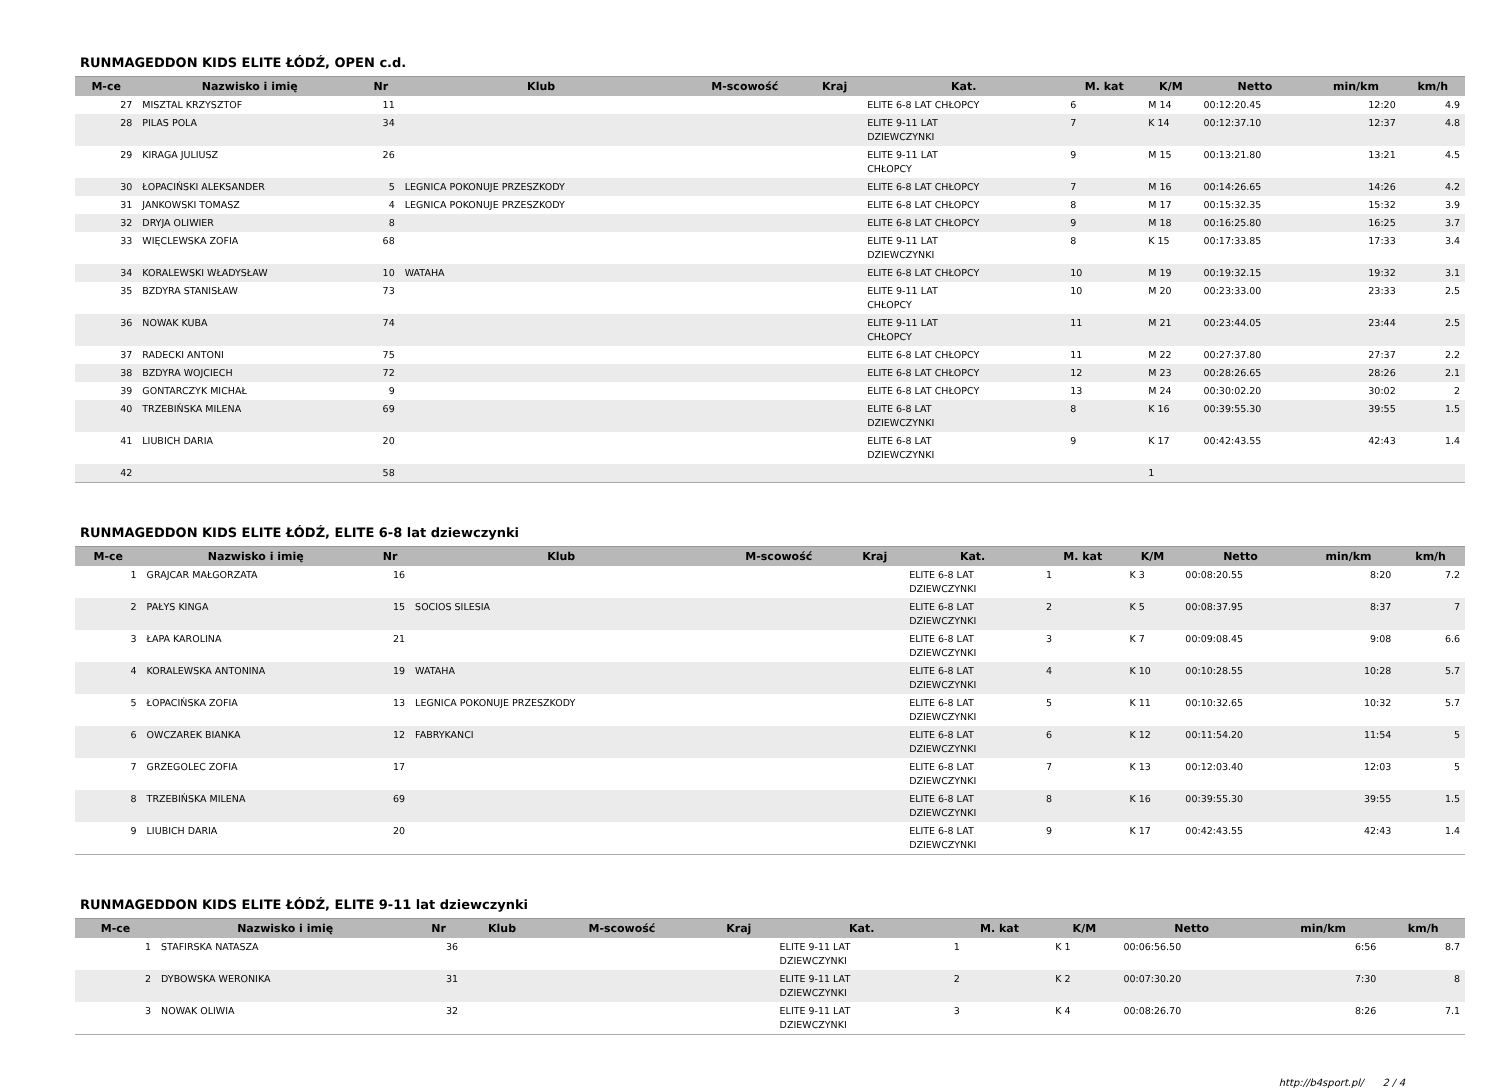RUNMAGEDDON KIDS ELITE ŁÓDŹ, OPEN c.d.
| M-ce | Nazwisko i imię | Nr | Klub | M-scowość | Kraj | Kat. | M. kat | K/M | Netto | min/km | km/h |
| --- | --- | --- | --- | --- | --- | --- | --- | --- | --- | --- | --- |
| 27 | MISZTAL KRZYSZTOF | 11 | | | | ELITE 6-8 LAT CHŁOPCY | 6 | M 14 | 00:12:20.45 | 12:20 | 4.9 |
| 28 | PILAS POLA | 34 | | | | ELITE 9-11 LAT DZIEWCZYNKI | 7 | K 14 | 00:12:37.10 | 12:37 | 4.8 |
| 29 | KIRAGA JULIUSZ | 26 | | | | ELITE 9-11 LAT CHŁOPCY | 9 | M 15 | 00:13:21.80 | 13:21 | 4.5 |
| 30 | ŁOPACIŃSKI ALEKSANDER | 5 | LEGNICA POKONUJE PRZESZKODY | | | ELITE 6-8 LAT CHŁOPCY | 7 | M 16 | 00:14:26.65 | 14:26 | 4.2 |
| 31 | JANKOWSKI TOMASZ | 4 | LEGNICA POKONUJE PRZESZKODY | | | ELITE 6-8 LAT CHŁOPCY | 8 | M 17 | 00:15:32.35 | 15:32 | 3.9 |
| 32 | DRYJA OLIWIER | 8 | | | | ELITE 6-8 LAT CHŁOPCY | 9 | M 18 | 00:16:25.80 | 16:25 | 3.7 |
| 33 | WIĘCLEWSKA ZOFIA | 68 | | | | ELITE 9-11 LAT DZIEWCZYNKI | 8 | K 15 | 00:17:33.85 | 17:33 | 3.4 |
| 34 | KORALEWSKI WŁADYSŁAW | 10 | WATAHA | | | ELITE 6-8 LAT CHŁOPCY | 10 | M 19 | 00:19:32.15 | 19:32 | 3.1 |
| 35 | BZDYRA STANISŁAW | 73 | | | | ELITE 9-11 LAT CHŁOPCY | 10 | M 20 | 00:23:33.00 | 23:33 | 2.5 |
| 36 | NOWAK KUBA | 74 | | | | ELITE 9-11 LAT CHŁOPCY | 11 | M 21 | 00:23:44.05 | 23:44 | 2.5 |
| 37 | RADECKI ANTONI | 75 | | | | ELITE 6-8 LAT CHŁOPCY | 11 | M 22 | 00:27:37.80 | 27:37 | 2.2 |
| 38 | BZDYRA WOJCIECH | 72 | | | | ELITE 6-8 LAT CHŁOPCY | 12 | M 23 | 00:28:26.65 | 28:26 | 2.1 |
| 39 | GONTARCZYK MICHAŁ | 9 | | | | ELITE 6-8 LAT CHŁOPCY | 13 | M 24 | 00:30:02.20 | 30:02 | 2 |
| 40 | TRZEBIŃSKA MILENA | 69 | | | | ELITE 6-8 LAT DZIEWCZYNKI | 8 | K 16 | 00:39:55.30 | 39:55 | 1.5 |
| 41 | LIUBICH DARIA | 20 | | | | ELITE 6-8 LAT DZIEWCZYNKI | 9 | K 17 | 00:42:43.55 | 42:43 | 1.4 |
| 42 | | 58 | | | | | | 1 | | | |
RUNMAGEDDON KIDS ELITE ŁÓDŹ, ELITE 6-8 lat dziewczynki
| M-ce | Nazwisko i imię | Nr | Klub | M-scowość | Kraj | Kat. | M. kat | K/M | Netto | min/km | km/h |
| --- | --- | --- | --- | --- | --- | --- | --- | --- | --- | --- | --- |
| 1 | GRAJCAR MAŁGORZATA | 16 | | | | ELITE 6-8 LAT DZIEWCZYNKI | 1 | K 3 | 00:08:20.55 | 8:20 | 7.2 |
| 2 | PAŁYS KINGA | 15 | SOCIOS SILESIA | | | ELITE 6-8 LAT DZIEWCZYNKI | 2 | K 5 | 00:08:37.95 | 8:37 | 7 |
| 3 | ŁAPA KAROLINA | 21 | | | | ELITE 6-8 LAT DZIEWCZYNKI | 3 | K 7 | 00:09:08.45 | 9:08 | 6.6 |
| 4 | KORALEWSKA ANTONINA | 19 | WATAHA | | | ELITE 6-8 LAT DZIEWCZYNKI | 4 | K 10 | 00:10:28.55 | 10:28 | 5.7 |
| 5 | ŁOPACIŃSKA ZOFIA | 13 | LEGNICA POKONUJE PRZESZKODY | | | ELITE 6-8 LAT DZIEWCZYNKI | 5 | K 11 | 00:10:32.65 | 10:32 | 5.7 |
| 6 | OWCZAREK BIANKA | 12 | FABRYKANCI | | | ELITE 6-8 LAT DZIEWCZYNKI | 6 | K 12 | 00:11:54.20 | 11:54 | 5 |
| 7 | GRZEGOLEC ZOFIA | 17 | | | | ELITE 6-8 LAT DZIEWCZYNKI | 7 | K 13 | 00:12:03.40 | 12:03 | 5 |
| 8 | TRZEBIŃSKA MILENA | 69 | | | | ELITE 6-8 LAT DZIEWCZYNKI | 8 | K 16 | 00:39:55.30 | 39:55 | 1.5 |
| 9 | LIUBICH DARIA | 20 | | | | ELITE 6-8 LAT DZIEWCZYNKI | 9 | K 17 | 00:42:43.55 | 42:43 | 1.4 |
RUNMAGEDDON KIDS ELITE ŁÓDŹ, ELITE 9-11 lat dziewczynki
| M-ce | Nazwisko i imię | Nr | Klub | M-scowość | Kraj | Kat. | M. kat | K/M | Netto | min/km | km/h |
| --- | --- | --- | --- | --- | --- | --- | --- | --- | --- | --- | --- |
| 1 | STAFIRSKA NATASZA | 36 | | | | ELITE 9-11 LAT DZIEWCZYNKI | 1 | K 1 | 00:06:56.50 | 6:56 | 8.7 |
| 2 | DYBOWSKA WERONIKA | 31 | | | | ELITE 9-11 LAT DZIEWCZYNKI | 2 | K 2 | 00:07:30.20 | 7:30 | 8 |
| 3 | NOWAK OLIWIA | 32 | | | | ELITE 9-11 LAT DZIEWCZYNKI | 3 | K 4 | 00:08:26.70 | 8:26 | 7.1 |
http://b4sport.pl/ 2 / 4